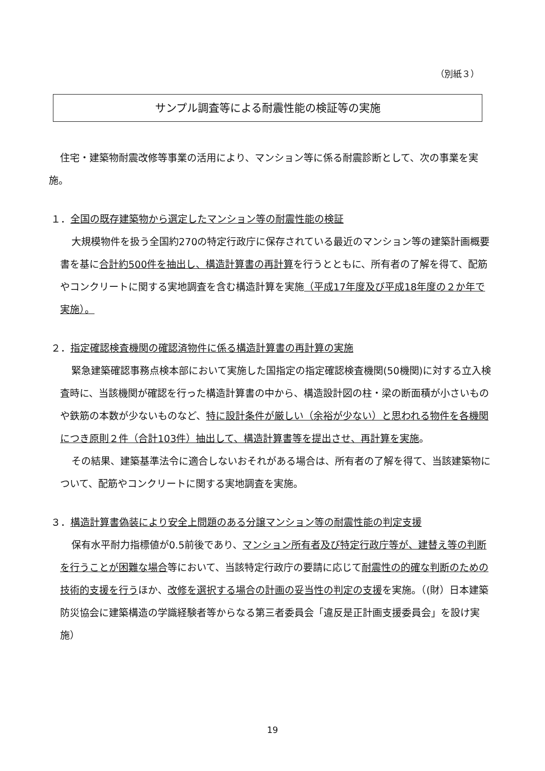（別紙３）
サンプル調査等による耐震性能の検証等の実施
住宅・建築物耐震改修等事業の活用により、マンション等に係る耐震診断として、次の事業を実施。
１．全国の既存建築物から選定したマンション等の耐震性能の検証
大規模物件を扱う全国約270の特定行政庁に保存されている最近のマンション等の建築計画概要書を基に合計約500件を抽出し、構造計算書の再計算を行うとともに、所有者の了解を得て、配筋やコンクリートに関する実地調査を含む構造計算を実施（平成17年度及び平成18年度の２か年で実施）。
２．指定確認検査機関の確認済物件に係る構造計算書の再計算の実施
緊急建築確認事務点検本部において実施した国指定の指定確認検査機関(50機関)に対する立入検査時に、当該機関が確認を行った構造計算書の中から、構造設計図の柱・梁の断面積が小さいものや鉄筋の本数が少ないものなど、特に設計条件が厳しい（余裕が少ない）と思われる物件を各機関につき原則２件（合計103件）抽出して、構造計算書等を提出させ、再計算を実施。
その結果、建築基準法令に適合しないおそれがある場合は、所有者の了解を得て、当該建築物について、配筋やコンクリートに関する実地調査を実施。
３．構造計算書偽装により安全上問題のある分譲マンション等の耐震性能の判定支援
保有水平耐力指標値が0.5前後であり、マンション所有者及び特定行政庁等が、建替え等の判断を行うことが困難な場合等において、当該特定行政庁の要請に応じて耐震性の的確な判断のための技術的支援を行うほか、改修を選択する場合の計画の妥当性の判定の支援を実施。（(財）日本建築防災協会に建築構造の学識経験者等からなる第三者委員会「違反是正計画支援委員会」を設け実施）
19